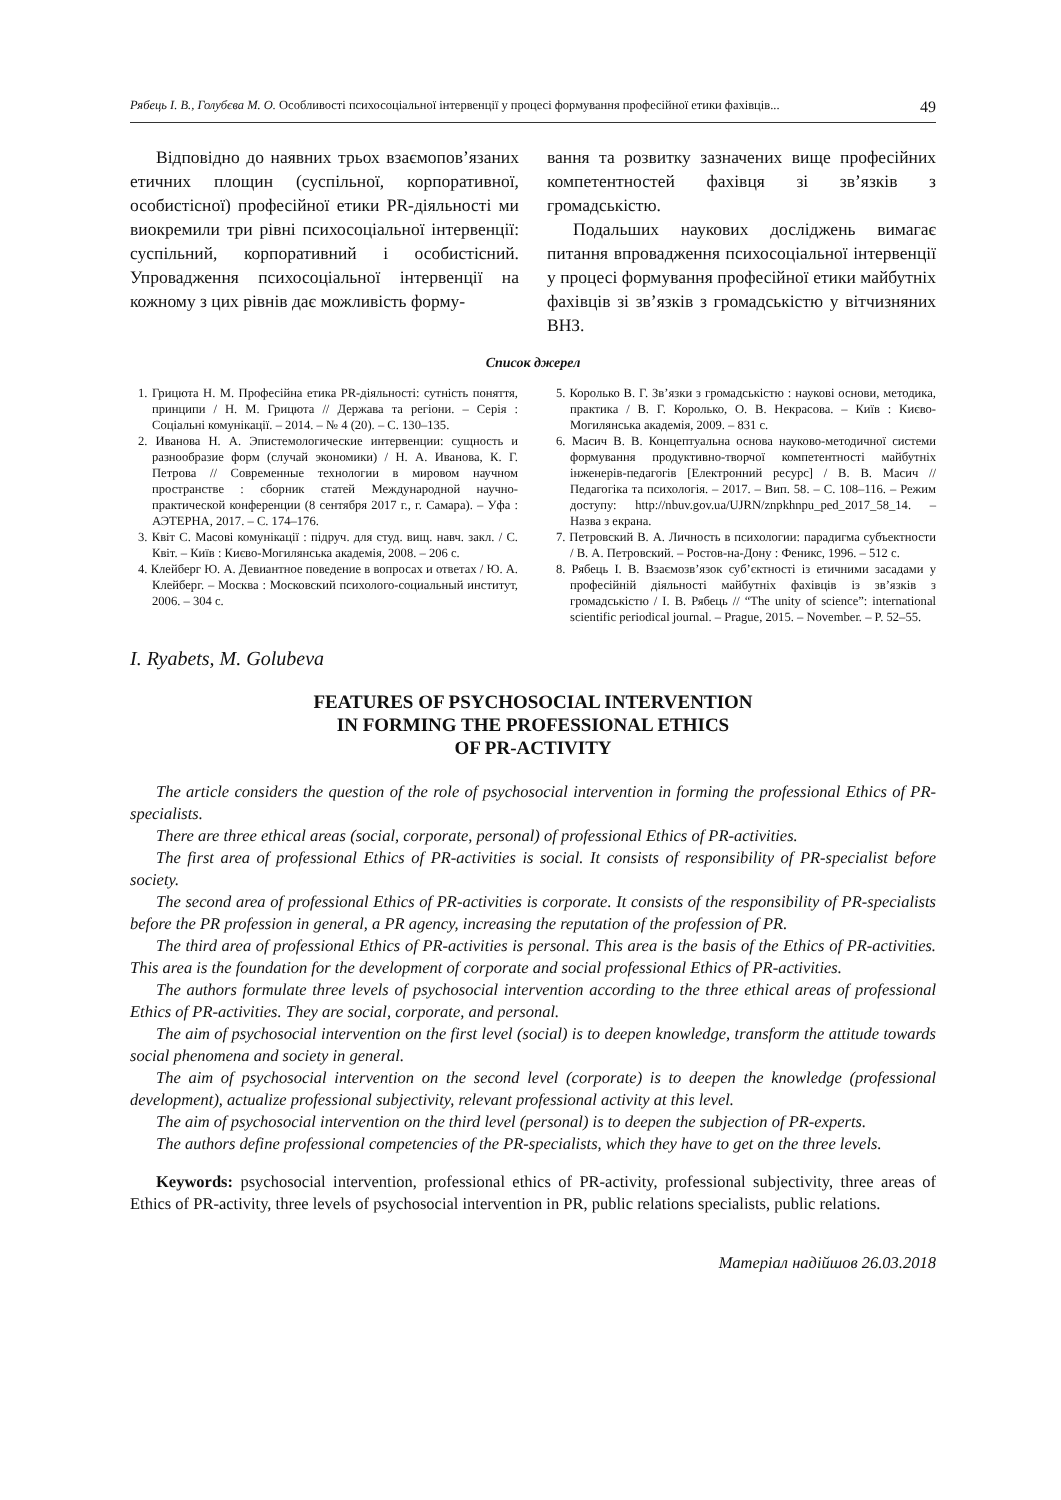Рябець І. В., Голубєва М. О. Особливості психосоціальної інтервенції у процесі формування професійної етики фахівців... 49
Відповідно до наявних трьох взаємопов’язаних етичних площин (суспільної, корпоративної, особистісної) професійної етики PR-діяльності ми виокремили три рівні психосоціальної інтервенції: суспільний, корпоративний і особистісний. Упровадження психосоціальної інтервенції на кожному з цих рівнів дає можливість форму-
вання та розвитку зазначених вище професійних компетентностей фахівця зі зв’язків з громадськістю.
Подальших наукових досліджень вимагає питання впровадження психосоціальної інтервенції у процесі формування професійної етики майбутніх фахівців зі зв’язків з громадськістю у вітчизняних ВНЗ.
Список джерел
1. Грицюта Н. М. Професійна етика PR-діяльності: сутність поняття, принципи / Н. М. Грицюта // Держава та регіони. – Серія : Соціальні комунікації. – 2014. – № 4 (20). – С. 130–135.
2. Иванова Н. А. Эпистемологические интервенции: сущность и разнообразие форм (случай экономики) / Н. А. Иванова, К. Г. Петрова // Современные технологии в мировом научном пространстве : сборник статей Международной научно-практической конференции (8 сентября 2017 г., г. Самара). – Уфа : АЭТЕРНА, 2017. – С. 174–176.
3. Квіт С. Масові комунікації : підруч. для студ. вищ. навч. закл. / С. Квіт. – Київ : Києво-Могилянська академія, 2008. – 206 с.
4. Клейберг Ю. А. Девиантное поведение в вопросах и ответах / Ю. А. Клейберг. – Москва : Московский психолого-социальный институт, 2006. – 304 с.
5. Королько В. Г. Зв’язки з громадськістю : наукові основи, методика, практика / В. Г. Королько, О. В. Некрасова. – Київ : Києво-Могилянська академія, 2009. – 831 с.
6. Масич В. В. Концептуальна основа науково-методичної системи формування продуктивно-творчої компетентності майбутніх інженерів-педагогів [Електронний ресурс] / В. В. Масич // Педагогіка та психологія. – 2017. – Вип. 58. – С. 108–116. – Режим доступу: http://nbuv.gov.ua/UJRN/znpkhnpu_ped_2017_58_14. – Назва з екрана.
7. Петровский В. А. Личность в психологии: парадигма субъектности / В. А. Петровский. – Ростов-на-Дону : Феникс, 1996. – 512 с.
8. Рябець І. В. Взаємозв’язок суб’єктності із етичними засадами у професійній діяльності майбутніх фахівців із зв’язків з громадськістю / І. В. Рябець // “The unity of science”: international scientific periodical journal. – Prague, 2015. – November. – P. 52–55.
I. Ryabets, M. Golubeva
FEATURES OF PSYCHOSOCIAL INTERVENTION
IN FORMING THE PROFESSIONAL ETHICS
OF PR-ACTIVITY
The article considers the question of the role of psychosocial intervention in forming the professional Ethics of PR-specialists.
There are three ethical areas (social, corporate, personal) of professional Ethics of PR-activities.
The first area of professional Ethics of PR-activities is social. It consists of responsibility of PR-specialist before society.
The second area of professional Ethics of PR-activities is corporate. It consists of the responsibility of PR-specialists before the PR profession in general, a PR agency, increasing the reputation of the profession of PR.
The third area of professional Ethics of PR-activities is personal. This area is the basis of the Ethics of PR-activities. This area is the foundation for the development of corporate and social professional Ethics of PR-activities.
The authors formulate three levels of psychosocial intervention according to the three ethical areas of professional Ethics of PR-activities. They are social, corporate, and personal.
The aim of psychosocial intervention on the first level (social) is to deepen knowledge, transform the attitude towards social phenomena and society in general.
The aim of psychosocial intervention on the second level (corporate) is to deepen the knowledge (professional development), actualize professional subjectivity, relevant professional activity at this level.
The aim of psychosocial intervention on the third level (personal) is to deepen the subjection of PR-experts.
The authors define professional competencies of the PR-specialists, which they have to get on the three levels.
Keywords: psychosocial intervention, professional ethics of PR-activity, professional subjectivity, three areas of Ethics of PR-activity, three levels of psychosocial intervention in PR, public relations specialists, public relations.
Матеріал надійшов 26.03.2018